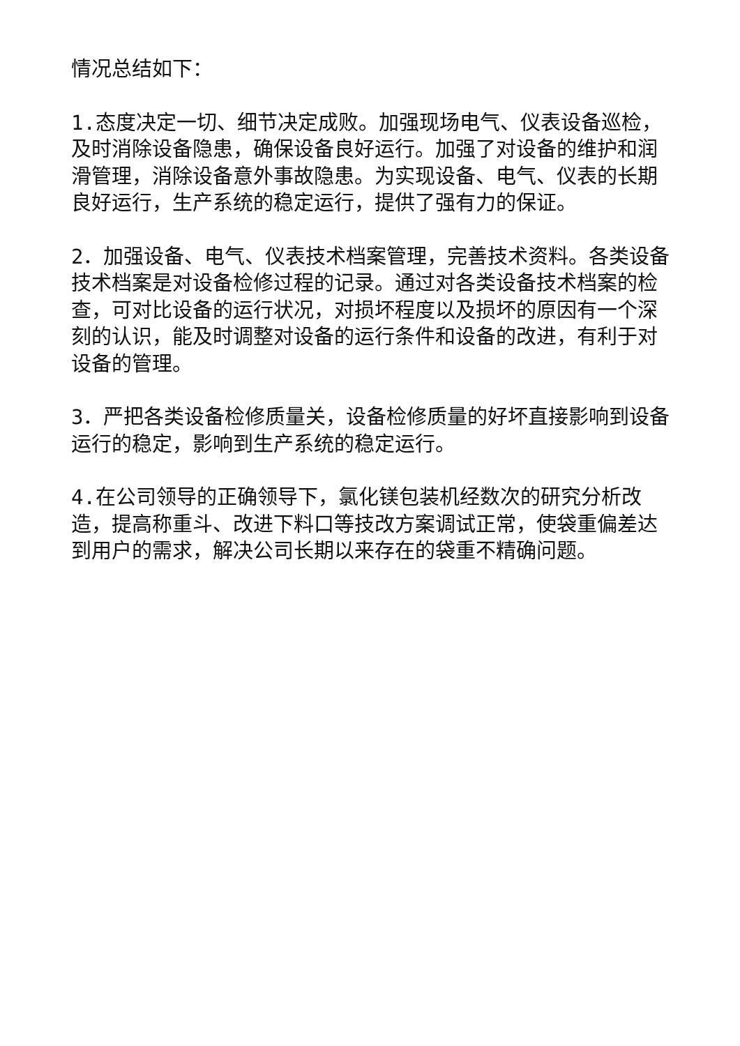情况总结如下：
1.态度决定一切、细节决定成败。加强现场电气、仪表设备巡检，及时消除设备隐患，确保设备良好运行。加强了对设备的维护和润滑管理，消除设备意外事故隐患。为实现设备、电气、仪表的长期良好运行，生产系统的稳定运行，提供了强有力的保证。
2．加强设备、电气、仪表技术档案管理，完善技术资料。各类设备技术档案是对设备检修过程的记录。通过对各类设备技术档案的检查，可对比设备的运行状况，对损坏程度以及损坏的原因有一个深刻的认识，能及时调整对设备的运行条件和设备的改进，有利于对设备的管理。
3．严把各类设备检修质量关，设备检修质量的好坏直接影响到设备运行的稳定，影响到生产系统的稳定运行。
4.在公司领导的正确领导下，氯化镁包装机经数次的研究分析改造，提高称重斗、改进下料口等技改方案调试正常，使袋重偏差达到用户的需求，解决公司长期以来存在的袋重不精确问题。